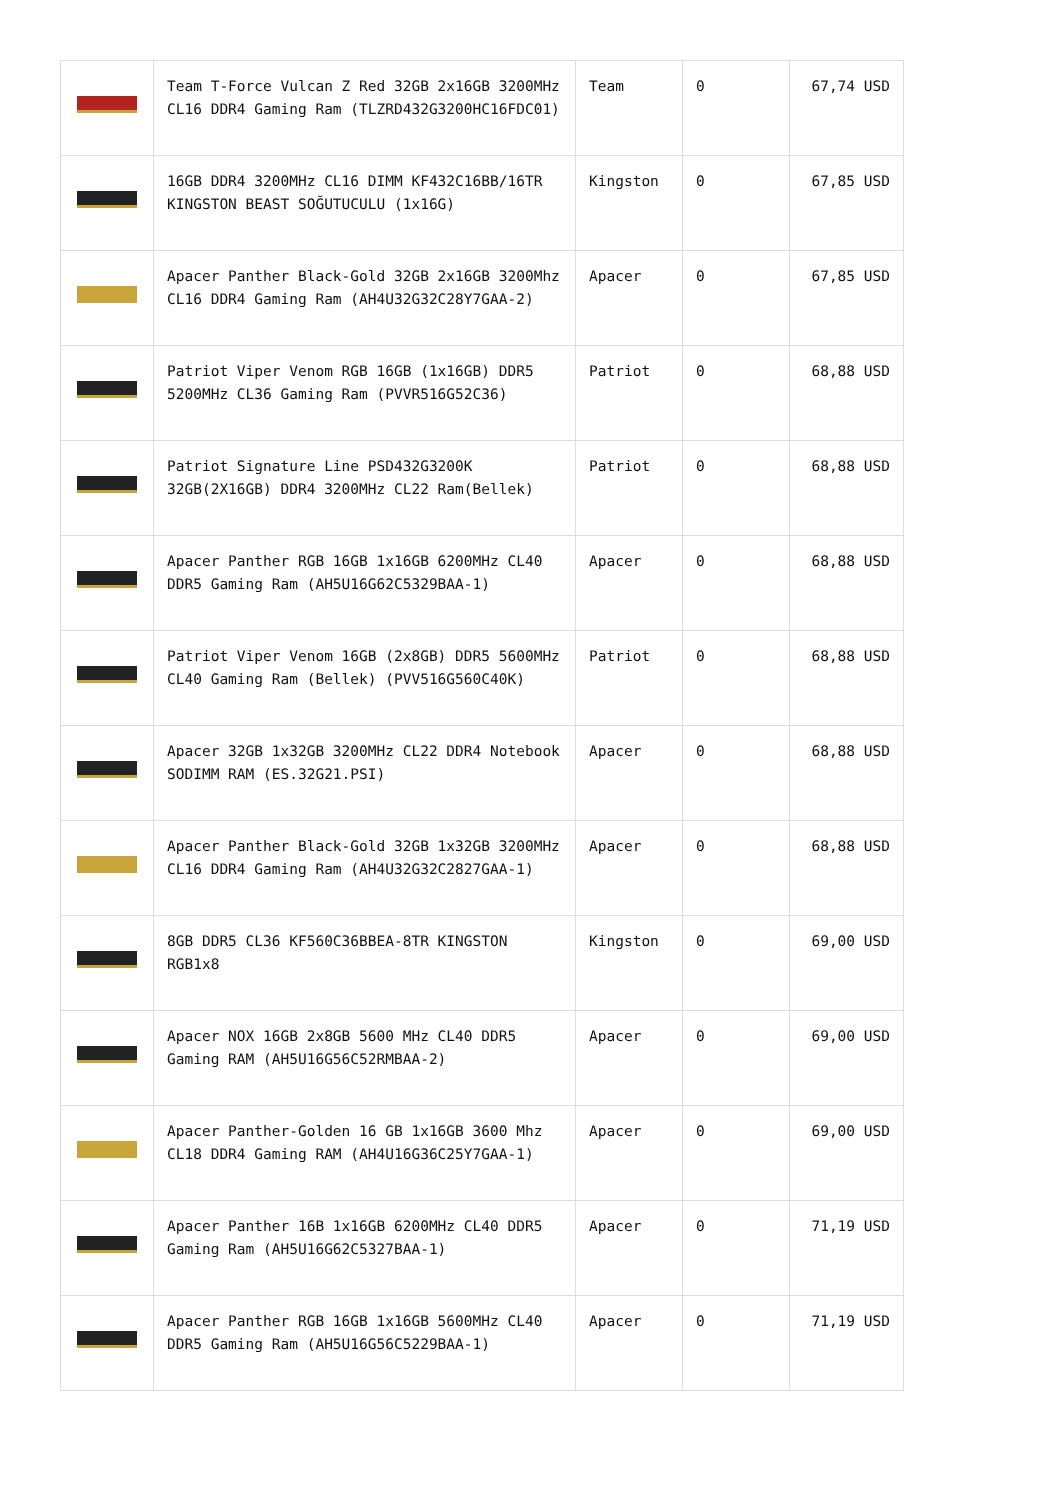| | Team T-Force Vulcan Z Red 32GB 2x16GB 3200MHz CL16 DDR4 Gaming Ram (TLZRD432G3200HC16FDC01) | Team | 0 | 67,74 USD |
| | 16GB DDR4 3200MHz CL16 DIMM KF432C16BB/16TR KINGSTON BEAST SOĞUTUCULU (1x16G) | Kingston | 0 | 67,85 USD |
| | Apacer Panther Black-Gold 32GB 2x16GB 3200Mhz CL16 DDR4 Gaming Ram (AH4U32G32C28Y7GAA-2) | Apacer | 0 | 67,85 USD |
| | Patriot Viper Venom RGB 16GB (1x16GB) DDR5 5200MHz CL36 Gaming Ram (PVVR516G52C36) | Patriot | 0 | 68,88 USD |
| | Patriot Signature Line PSD432G3200K 32GB(2X16GB) DDR4 3200MHz CL22 Ram(Bellek) | Patriot | 0 | 68,88 USD |
| | Apacer Panther RGB 16GB 1x16GB 6200MHz CL40 DDR5 Gaming Ram (AH5U16G62C5329BAA-1) | Apacer | 0 | 68,88 USD |
| | Patriot Viper Venom 16GB (2x8GB) DDR5 5600MHz CL40 Gaming Ram (Bellek) (PVV516G560C40K) | Patriot | 0 | 68,88 USD |
| | Apacer 32GB 1x32GB 3200MHz CL22 DDR4 Notebook SODIMM RAM (ES.32G21.PSI) | Apacer | 0 | 68,88 USD |
| | Apacer Panther Black-Gold 32GB 1x32GB 3200MHz CL16 DDR4 Gaming Ram (AH4U32G32C2827GAA-1) | Apacer | 0 | 68,88 USD |
| | 8GB DDR5 CL36 KF560C36BBEA-8TR KINGSTON RGB1x8 | Kingston | 0 | 69,00 USD |
| | Apacer NOX 16GB 2x8GB 5600 MHz CL40 DDR5 Gaming RAM (AH5U16G56C52RMBAA-2) | Apacer | 0 | 69,00 USD |
| | Apacer Panther-Golden 16 GB 1x16GB 3600 Mhz CL18 DDR4 Gaming RAM (AH4U16G36C25Y7GAA-1) | Apacer | 0 | 69,00 USD |
| | Apacer Panther 16B 1x16GB 6200MHz CL40 DDR5 Gaming Ram (AH5U16G62C5327BAA-1) | Apacer | 0 | 71,19 USD |
| | Apacer Panther RGB 16GB 1x16GB 5600MHz CL40 DDR5 Gaming Ram (AH5U16G56C5229BAA-1) | Apacer | 0 | 71,19 USD |